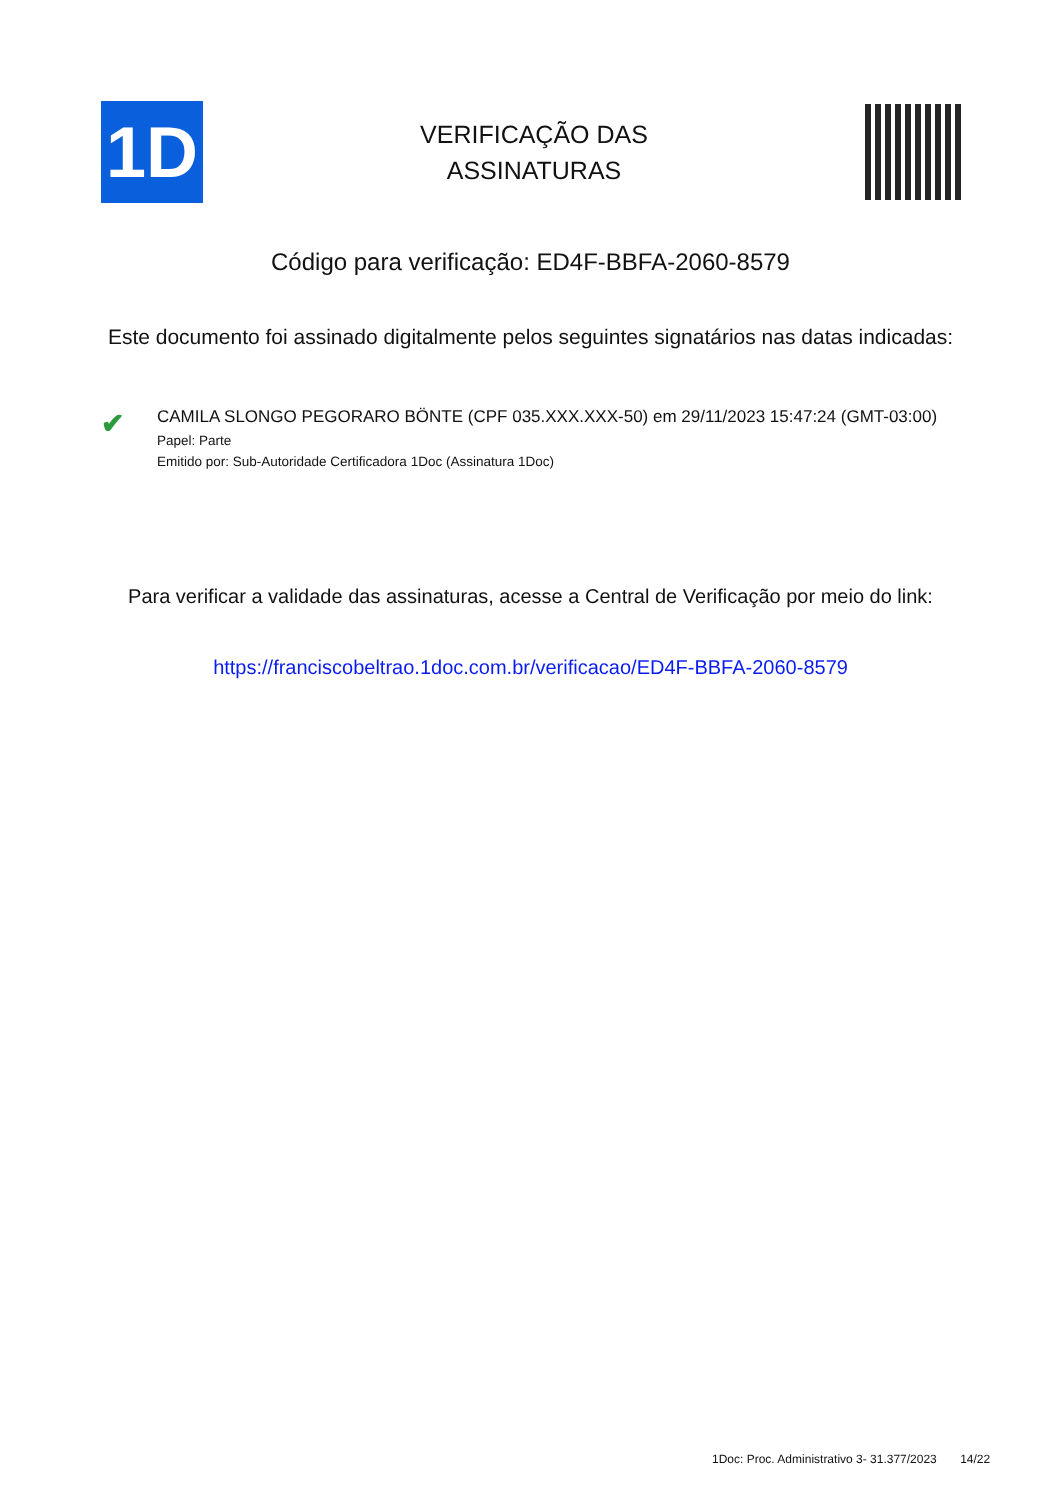1D
VERIFICAÇÃO DAS
ASSINATURAS
Código para verificação: ED4F-BBFA-2060-8579
Este documento foi assinado digitalmente pelos seguintes signatários nas datas indicadas:
✔
CAMILA SLONGO PEGORARO BÖNTE (CPF 035.XXX.XXX-50) em 29/11/2023 15:47:24 (GMT-03:00)
Papel: Parte
Emitido por: Sub-Autoridade Certificadora 1Doc (Assinatura 1Doc)
Para verificar a validade das assinaturas, acesse a Central de Verificação por meio do link:
https://franciscobeltrao.1doc.com.br/verificacao/ED4F-BBFA-2060-8579
1Doc: Proc. Administrativo 3- 31.377/2023 14/22